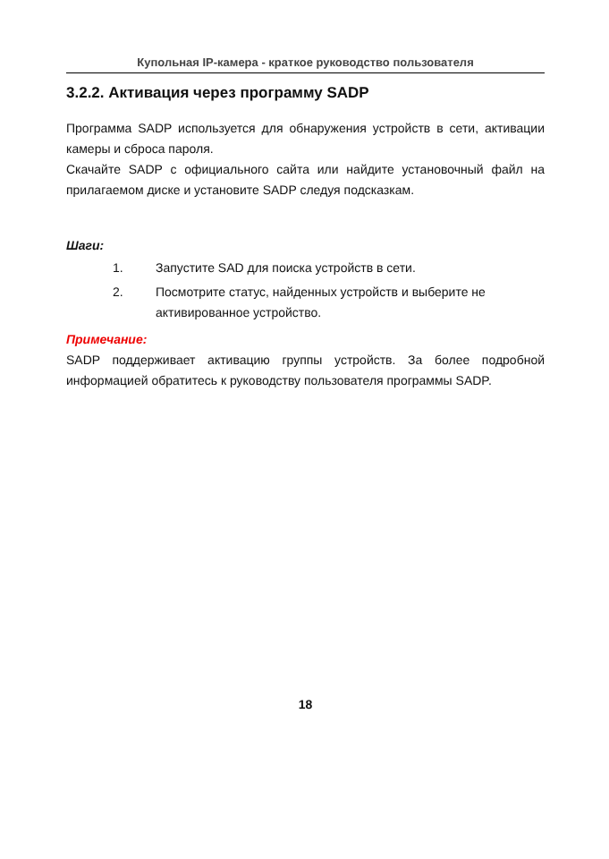Купольная IP-камера - краткое руководство пользователя
3.2.2. Активация через программу SADP
Программа SADP используется для обнаружения устройств в сети, активации камеры и сброса пароля.
Скачайте SADP с официального сайта или найдите установочный файл на прилагаемом диске и установите SADP следуя подсказкам.
Шаги:
1. Запустите SAD для поиска устройств в сети.
2. Посмотрите статус, найденных устройств и выберите не активированное устройство.
Примечание:
SADP поддерживает активацию группы устройств. За более подробной информацией обратитесь к руководству пользователя программы SADP.
18